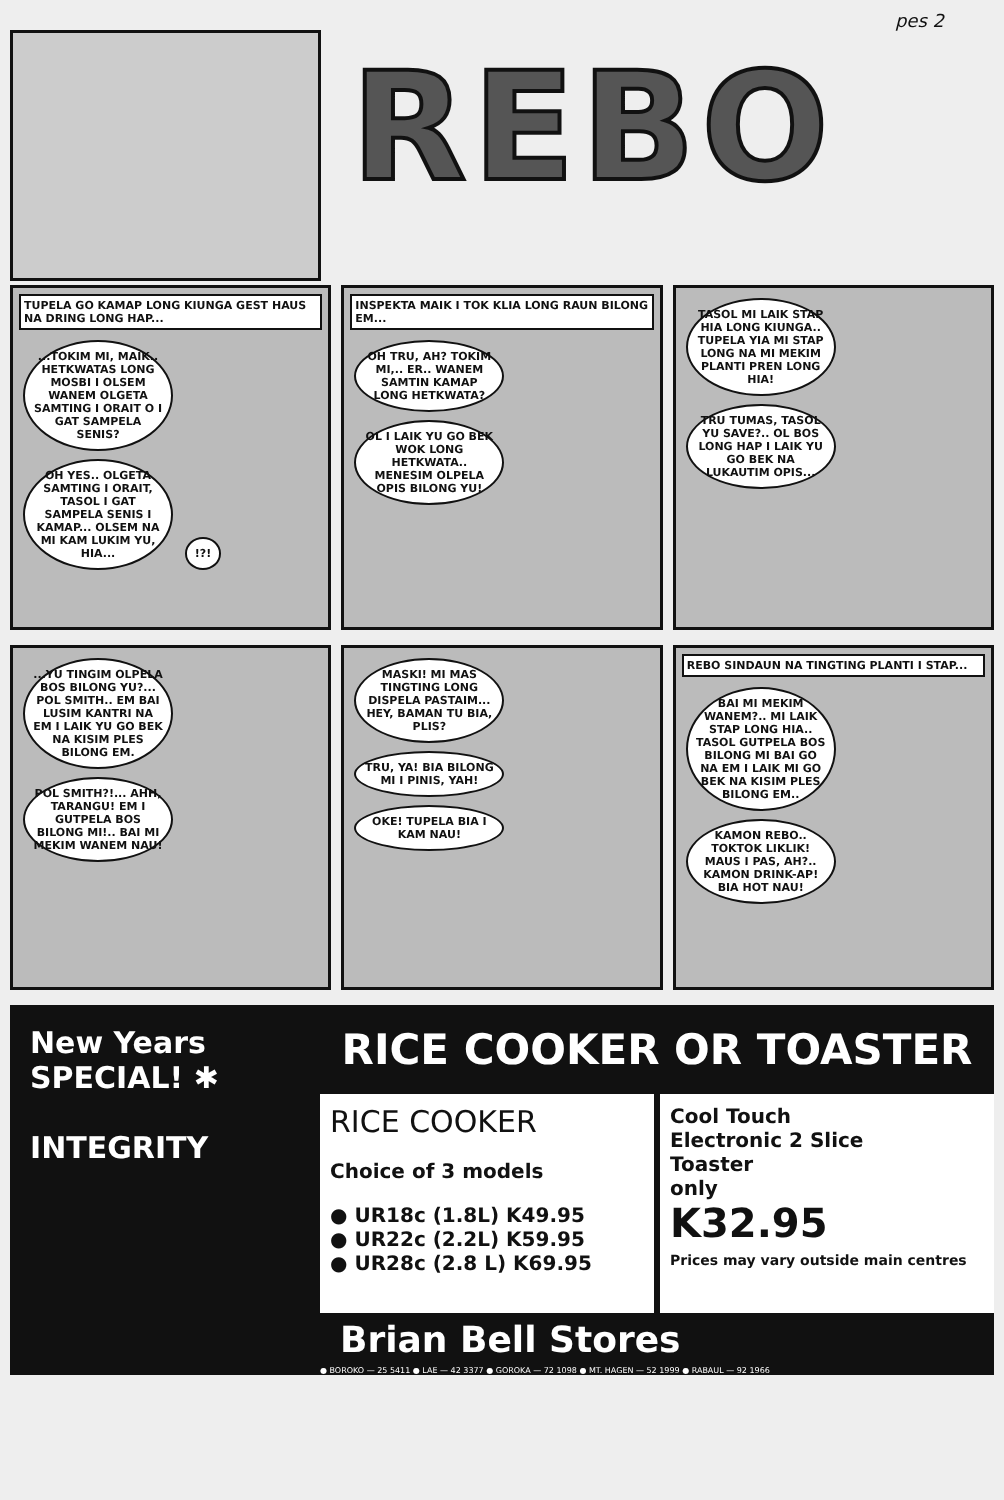pes 2
REBO
TUPELA GO KAMAP LONG KIUNGA GEST HAUS NA DRING LONG HAP...
...TOKIM MI, MAIK.. HETKWATAS LONG MOSBI I OLSEM WANEM OLGETA SAMTING I ORAIT O I GAT SAMPELA SENIS? OH YES.. OLGETA SAMTING I ORAIT, TASOL I GAT SAMPELA SENIS I KAMAP... OLSEM NA MI KAM LUKIM YU, HIA... !?!
INSPEKTA MAIK I TOK KLIA LONG RAUN BILONG EM...
OH TRU, AH? TOKIM MI,.. ER.. WANEM SAMTIN KAMAP LONG HETKWATA? OL I LAIK YU GO BEK WOK LONG HETKWATA.. MENESIM OLPELA OPIS BILONG YU!
TASOL MI LAIK STAP HIA LONG KIUNGA.. TUPELA YIA MI STAP LONG NA MI MEKIM PLANTI PREN LONG HIA! TRU TUMAS, TASOL YU SAVE?.. OL BOS LONG HAP I LAIK YU GO BEK NA LUKAUTIM OPIS...
...YU TINGIM OLPELA BOS BILONG YU?... POL SMITH.. EM BAI LUSIM KANTRI NA EM I LAIK YU GO BEK NA KISIM PLES BILONG EM. POL SMITH?!... AHH, TARANGU! EM I GUTPELA BOS BILONG MI!.. BAI MI MEKIM WANEM NAU!
MASKI! MI MAS TINGTING LONG DISPELA PASTAIM... HEY, BAMAN TU BIA, PLIS? TRU, YA! BIA BILONG MI I PINIS, YAH! OKE! TUPELA BIA I KAM NAU!
REBO SINDAUN NA TINGTING PLANTI I STAP...
BAI MI MEKIM WANEM?.. MI LAIK STAP LONG HIA.. TASOL GUTPELA BOS BILONG MI BAI GO NA EM I LAIK MI GO BEK NA KISIM PLES BILONG EM.. KAMON REBO.. TOKTOK LIKLIK! MAUS I PAS, AH?.. KAMON DRINK-AP! BIA HOT NAU!
New Years SPECIAL! ✱
INTEGRITY
RICE COOKER OR TOASTER
RICE COOKER
Choice of 3 models
● UR18c (1.8L) K49.95
● UR22c (2.2L) K59.95
● UR28c (2.8 L) K69.95
Cool Touch
Electronic 2 Slice
Toaster
only
K32.95
Prices may vary outside main centres
Brian Bell Stores
● BOROKO — 25 5411 ● LAE — 42 3377 ● GOROKA — 72 1098 ● MT. HAGEN — 52 1999 ● RABAUL — 92 1966